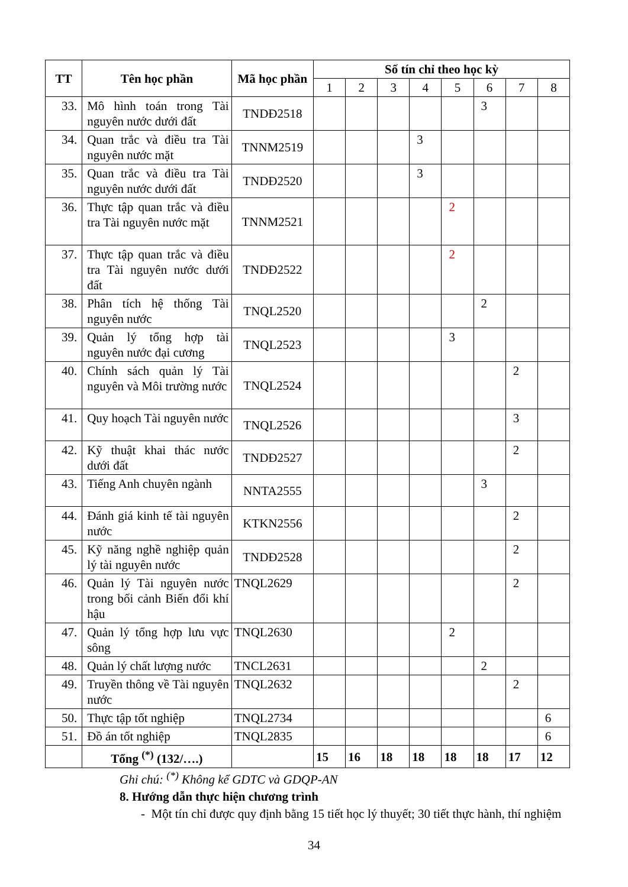| TT | Tên học phần | Mã học phần | Số tín chỉ theo học kỳ | | | | | | | |
| --- | --- | --- | --- | --- | --- | --- | --- | --- | --- | --- |
| | | | 1 | 2 | 3 | 4 | 5 | 6 | 7 | 8 |
| 33. | Mô hình toán trong Tài nguyên nước dưới đất | TNDĐ2518 | | | | | | 3 | | |
| 34. | Quan trắc và điều tra Tài nguyên nước mặt | TNNM2519 | | | | 3 | | | | |
| 35. | Quan trắc và điều tra Tài nguyên nước dưới đất | TNDĐ2520 | | | | 3 | | | | |
| 36. | Thực tập quan trắc và điều tra Tài nguyên nước mặt | TNNM2521 | | | | | 2 | | | |
| 37. | Thực tập quan trắc và điều tra Tài nguyên nước dưới đất | TNDĐ2522 | | | | | 2 | | | |
| 38. | Phân tích hệ thống Tài nguyên nước | TNQL2520 | | | | | | 2 | | |
| 39. | Quản lý tổng hợp tài nguyên nước đại cương | TNQL2523 | | | | | 3 | | | |
| 40. | Chính sách quản lý Tài nguyên và Môi trường nước | TNQL2524 | | | | | | | 2 | |
| 41. | Quy hoạch Tài nguyên nước | TNQL2526 | | | | | | | 3 | |
| 42. | Kỹ thuật khai thác nước dưới đất | TNDĐ2527 | | | | | | | 2 | |
| 43. | Tiếng Anh chuyên ngành | NNTA2555 | | | | | | 3 | | |
| 44. | Đánh giá kinh tế tài nguyên nước | KTKN2556 | | | | | | | 2 | |
| 45. | Kỹ năng nghề nghiệp quản lý tài nguyên nước | TNDĐ2528 | | | | | | | 2 | |
| 46. | Quản lý Tài nguyên nước trong bối cảnh Biến đổi khí hậu | TNQL2629 | | | | | | | 2 | |
| 47. | Quản lý tổng hợp lưu vực sông | TNQL2630 | | | | | 2 | | | |
| 48. | Quản lý chất lượng nước | TNCL2631 | | | | | | 2 | | |
| 49. | Truyền thông về Tài nguyên nước | TNQL2632 | | | | | | | 2 | |
| 50. | Thực tập tốt nghiệp | TNQL2734 | | | | | | | | 6 |
| 51. | Đồ án tốt nghiệp | TNQL2835 | | | | | | | | 6 |
| | Tổng <sup>(*)</sup> (132/….) | | 15 | 16 | 18 | 18 | 18 | 18 | 17 | 12 |
Ghi chú: <sup>(*)</sup> Không kể GDTC và GDQP-AN
8. Hướng dẫn thực hiện chương trình
- Một tín chỉ được quy định bằng 15 tiết học lý thuyết; 30 tiết thực hành, thí nghiệm
34